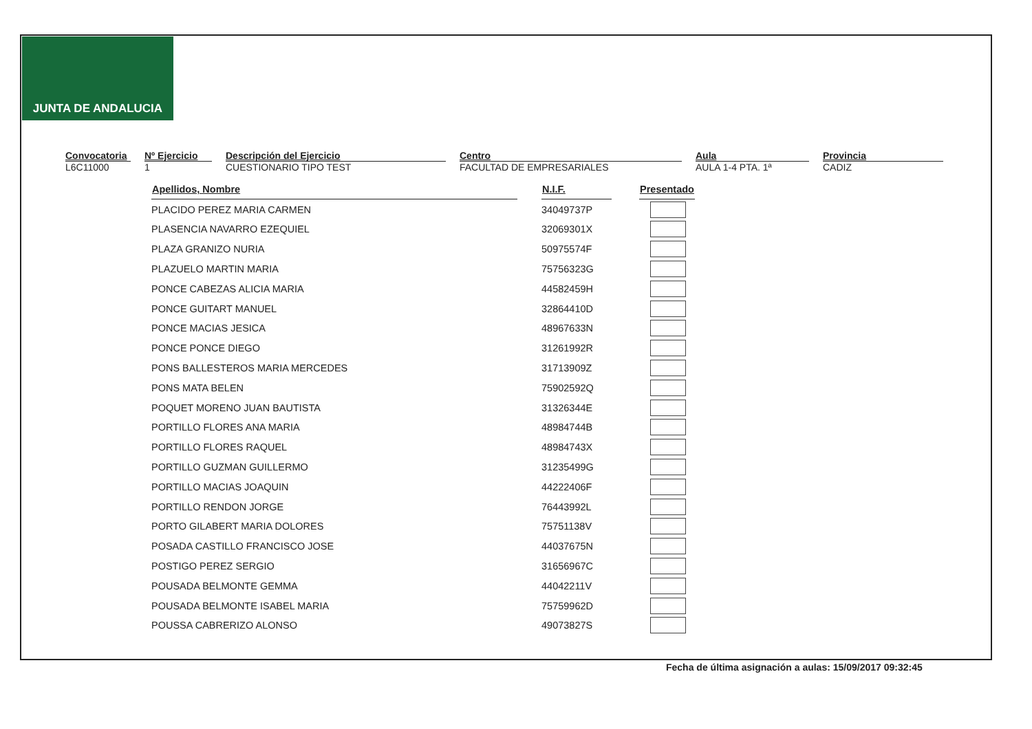JUNTA DE ANDALUCIA
Convocatoria
L6C11000
Nº Ejercicio
1
Descripción del Ejercicio
CUESTIONARIO TIPO TEST
Centro
FACULTAD DE EMPRESARIALES
Aula
AULA 1-4 PTA. 1ª
Provincia
CADIZ
| Apellidos, Nombre | | N.I.F. | | Presentado |
| PLACIDO PEREZ MARIA CARMEN | | 34049737P | | |
| PLASENCIA NAVARRO EZEQUIEL | | 32069301X | | |
| PLAZA GRANIZO NURIA | | 50975574F | | |
| PLAZUELO MARTIN MARIA | | 75756323G | | |
| PONCE CABEZAS ALICIA MARIA | | 44582459H | | |
| PONCE GUITART MANUEL | | 32864410D | | |
| PONCE MACIAS JESICA | | 48967633N | | |
| PONCE PONCE DIEGO | | 31261992R | | |
| PONS BALLESTEROS MARIA MERCEDES | | 31713909Z | | |
| PONS MATA BELEN | | 75902592Q | | |
| POQUET MORENO JUAN BAUTISTA | | 31326344E | | |
| PORTILLO FLORES ANA MARIA | | 48984744B | | |
| PORTILLO FLORES RAQUEL | | 48984743X | | |
| PORTILLO GUZMAN GUILLERMO | | 31235499G | | |
| PORTILLO MACIAS JOAQUIN | | 44222406F | | |
| PORTILLO RENDON JORGE | | 76443992L | | |
| PORTO GILABERT MARIA DOLORES | | 75751138V | | |
| POSADA CASTILLO FRANCISCO JOSE | | 44037675N | | |
| POSTIGO PEREZ SERGIO | | 31656967C | | |
| POUSADA BELMONTE GEMMA | | 44042211V | | |
| POUSADA BELMONTE ISABEL MARIA | | 75759962D | | |
| POUSSA CABRERIZO ALONSO | | 49073827S | | |
Fecha de última asignación a aulas: 15/09/2017 09:32:45